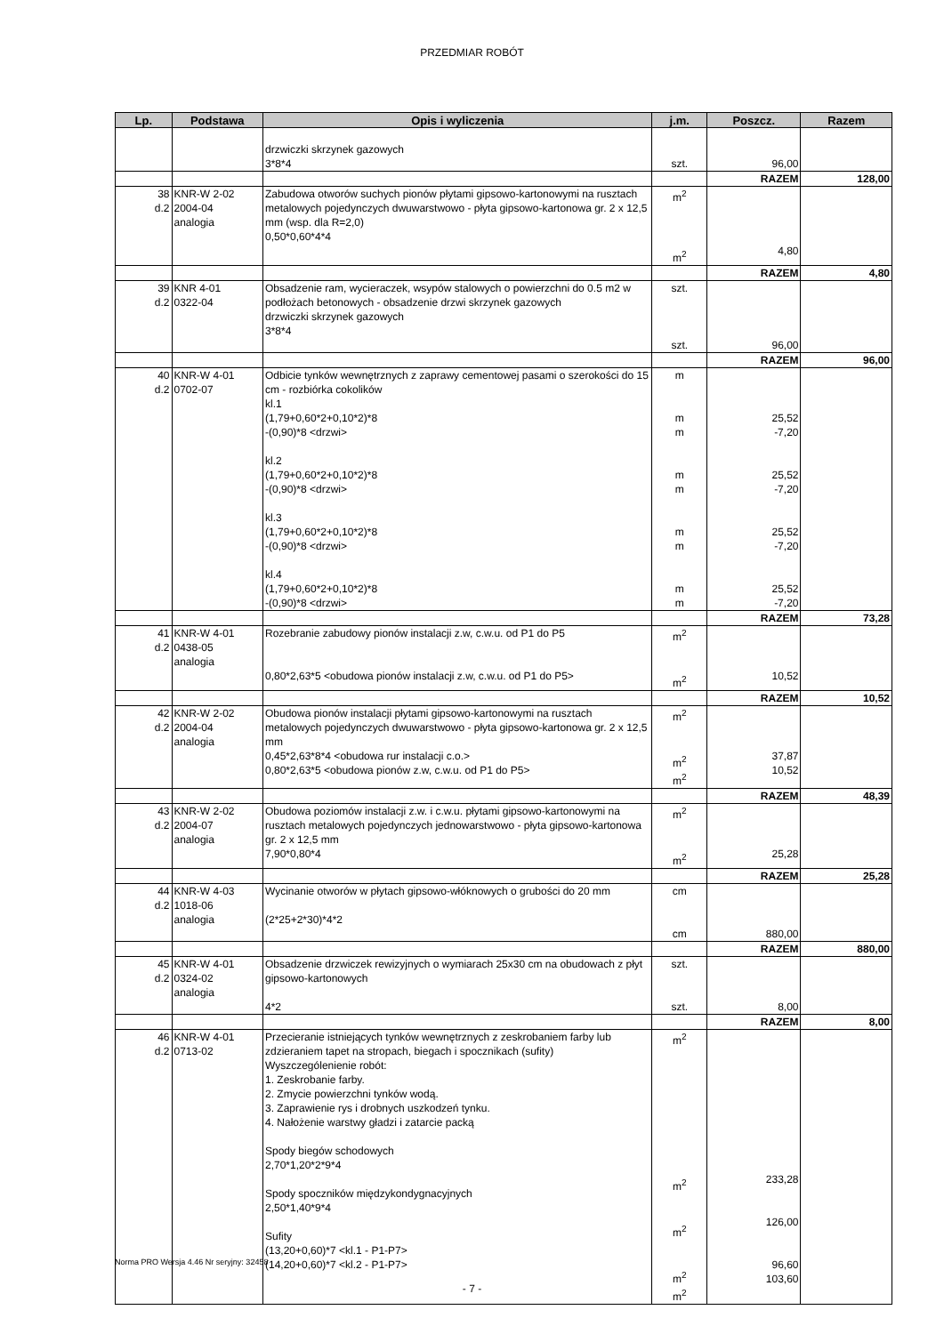PRZEDMIAR ROBÓT
| Lp. | Podstawa | Opis i wyliczenia | j.m. | Poszcz. | Razem |
| --- | --- | --- | --- | --- | --- |
| | | drzwiczki skrzynek gazowych 3*8*4 | szt. | 96,00 | |
| | | | | RAZEM | 128,00 |
| 38 d.2 | KNR-W 2-02 2004-04 analogia | Zabudowa otworów suchych pionów płytami gipsowo-kartonowymi na rusztach metalowych pojedynczych dwuwarstwowo - płyta gipsowo-kartonowa gr. 2 x 12,5 mm (wsp. dla R=2,0) 0,50*0,60*4*4 | m<sup>2</sup> m<sup>2</sup> | 4,80 | |
| | | | | RAZEM | 4,80 |
| 39 d.2 | KNR 4-01 0322-04 | Obsadzenie ram, wycieraczek, wsypów stalowych o powierzchni do 0.5 m2 w podłożach betonowych - obsadzenie drzwi skrzynek gazowych drzwiczki skrzynek gazowych 3*8*4 | szt. szt. | 96,00 | |
| | | | | RAZEM | 96,00 |
| 40 d.2 | KNR-W 4-01 0702-07 | Odbicie tynków wewnętrznych z zaprawy cementowej pasami o szerokości do 15 cm - rozbiórka cokolików kl.1 (1,79+0,60*2+0,10*2)*8 -(0,90)*8 <drzwi> kl.2 (1,79+0,60*2+0,10*2)*8 -(0,90)*8 <drzwi> kl.3 (1,79+0,60*2+0,10*2)*8 -(0,90)*8 <drzwi> kl.4 (1,79+0,60*2+0,10*2)*8 -(0,90)*8 <drzwi> | m m m m m m m m m | 25,52 -7,20 25,52 -7,20 25,52 -7,20 25,52 -7,20 | |
| | | | | RAZEM | 73,28 |
| 41 d.2 | KNR-W 4-01 0438-05 analogia | Rozebranie zabudowy pionów instalacji z.w, c.w.u. od P1 do P5 0,80*2,63*5 <obudowa pionów instalacji z.w, c.w.u. od P1 do P5> | m<sup>2</sup> m<sup>2</sup> | 10,52 | |
| | | | | RAZEM | 10,52 |
| 42 d.2 | KNR-W 2-02 2004-04 analogia | Obudowa pionów instalacji płytami gipsowo-kartonowymi na rusztach metalowych pojedynczych dwuwarstwowo - płyta gipsowo-kartonowa gr. 2 x 12,5 mm 0,45*2,63*8*4 <obudowa rur instalacji c.o.> 0,80*2,63*5 <obudowa pionów z.w, c.w.u. od P1 do P5> | m<sup>2</sup> m<sup>2</sup> m<sup>2</sup> | 37,87 10,52 | |
| | | | | RAZEM | 48,39 |
| 43 d.2 | KNR-W 2-02 2004-07 analogia | Obudowa poziomów instalacji z.w. i c.w.u. płytami gipsowo-kartonowymi na rusztach metalowych pojedynczych jednowarstwowo - płyta gipsowo-kartonowa gr. 2 x 12,5 mm 7,90*0,80*4 | m<sup>2</sup> m<sup>2</sup> | 25,28 | |
| | | | | RAZEM | 25,28 |
| 44 d.2 | KNR-W 4-03 1018-06 analogia | Wycinanie otworów w płytach gipsowo-włóknowych o grubości do 20 mm (2*25+2*30)*4*2 | cm cm | 880,00 | |
| | | | | RAZEM | 880,00 |
| 45 d.2 | KNR-W 4-01 0324-02 analogia | Obsadzenie drzwiczek rewizyjnych o wymiarach 25x30 cm na obudowach z płyt gipsowo-kartonowych 4*2 | szt. szt. | 8,00 | |
| | | | | RAZEM | 8,00 |
| 46 d.2 | KNR-W 4-01 0713-02 | Przecieranie istniejących tynków wewnętrznych z zeskrobaniem farby lub zdzieraniem tapet na stropach, biegach i spocznikach (sufity) Wyszczególenienie robót: 1. Zeskrobanie farby. 2. Zmycie powierzchni tynków wodą. 3. Zaprawienie rys i drobnych uszkodzeń tynku. 4. Nałożenie warstwy gładzi i zatarcie packą Spody biegów schodowych 2,70*1,20*2*9*4 Spody spoczników międzykondygnacyjnych 2,50*1,40*9*4 Sufity (13,20+0,60)*7 <kl.1 - P1-P7> (14,20+0,60)*7 <kl.2 - P1-P7> | m<sup>2</sup> m<sup>2</sup> m<sup>2</sup> m<sup>2</sup> m<sup>2</sup> | 233,28 126,00 96,60 103,60 | |
Norma PRO Wersja 4.46 Nr seryjny: 32458
- 7 -